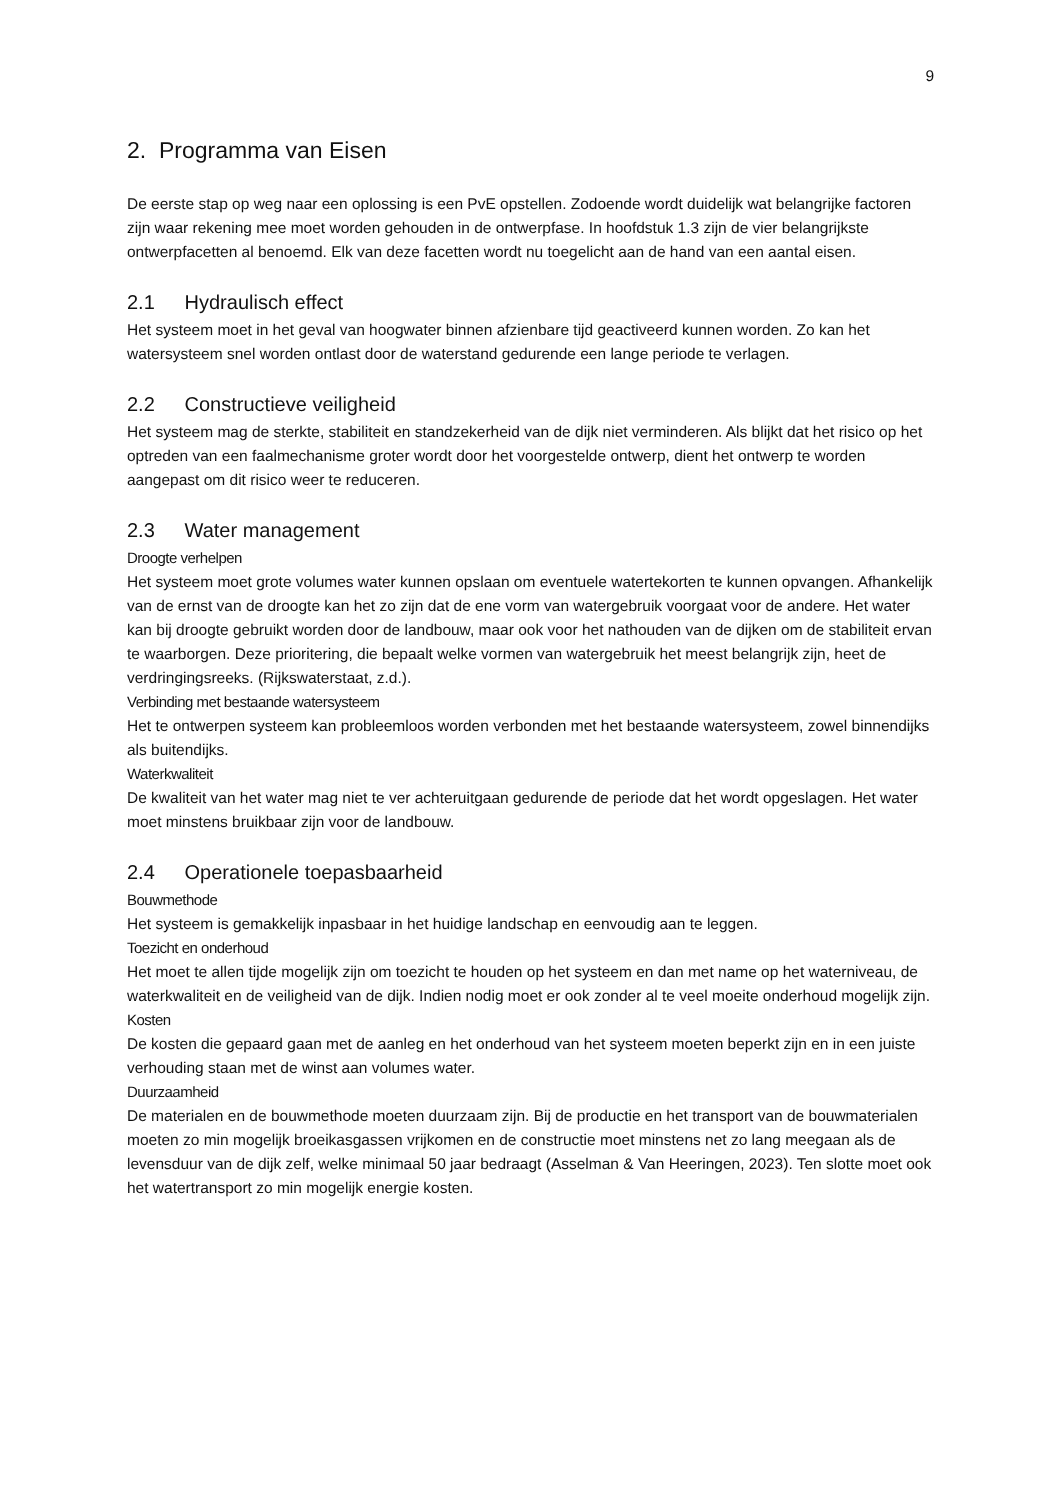9
2. Programma van Eisen
De eerste stap op weg naar een oplossing is een PvE opstellen. Zodoende wordt duidelijk wat belangrijke factoren zijn waar rekening mee moet worden gehouden in de ontwerpfase. In hoofdstuk 1.3 zijn de vier belangrijkste ontwerpfacetten al benoemd. Elk van deze facetten wordt nu toegelicht aan de hand van een aantal eisen.
2.1 Hydraulisch effect
Het systeem moet in het geval van hoogwater binnen afzienbare tijd geactiveerd kunnen worden. Zo kan het watersysteem snel worden ontlast door de waterstand gedurende een lange periode te verlagen.
2.2 Constructieve veiligheid
Het systeem mag de sterkte, stabiliteit en standzekerheid van de dijk niet verminderen. Als blijkt dat het risico op het optreden van een faalmechanisme groter wordt door het voorgestelde ontwerp, dient het ontwerp te worden aangepast om dit risico weer te reduceren.
2.3 Water management
Droogte verhelpen
Het systeem moet grote volumes water kunnen opslaan om eventuele watertekorten te kunnen opvangen. Afhankelijk van de ernst van de droogte kan het zo zijn dat de ene vorm van watergebruik voorgaat voor de andere. Het water kan bij droogte gebruikt worden door de landbouw, maar ook voor het nathouden van de dijken om de stabiliteit ervan te waarborgen. Deze prioritering, die bepaalt welke vormen van watergebruik het meest belangrijk zijn, heet de verdringingsreeks. (Rijkswaterstaat, z.d.).
Verbinding met bestaande watersysteem
Het te ontwerpen systeem kan probleemloos worden verbonden met het bestaande watersysteem, zowel binnendijks als buitendijks.
Waterkwaliteit
De kwaliteit van het water mag niet te ver achteruitgaan gedurende de periode dat het wordt opgeslagen. Het water moet minstens bruikbaar zijn voor de landbouw.
2.4 Operationele toepasbaarheid
Bouwmethode
Het systeem is gemakkelijk inpasbaar in het huidige landschap en eenvoudig aan te leggen.
Toezicht en onderhoud
Het moet te allen tijde mogelijk zijn om toezicht te houden op het systeem en dan met name op het waterniveau, de waterkwaliteit en de veiligheid van de dijk. Indien nodig moet er ook zonder al te veel moeite onderhoud mogelijk zijn.
Kosten
De kosten die gepaard gaan met de aanleg en het onderhoud van het systeem moeten beperkt zijn en in een juiste verhouding staan met de winst aan volumes water.
Duurzaamheid
De materialen en de bouwmethode moeten duurzaam zijn. Bij de productie en het transport van de bouwmaterialen moeten zo min mogelijk broeikasgassen vrijkomen en de constructie moet minstens net zo lang meegaan als de levensduur van de dijk zelf, welke minimaal 50 jaar bedraagt (Asselman & Van Heeringen, 2023). Ten slotte moet ook het watertransport zo min mogelijk energie kosten.